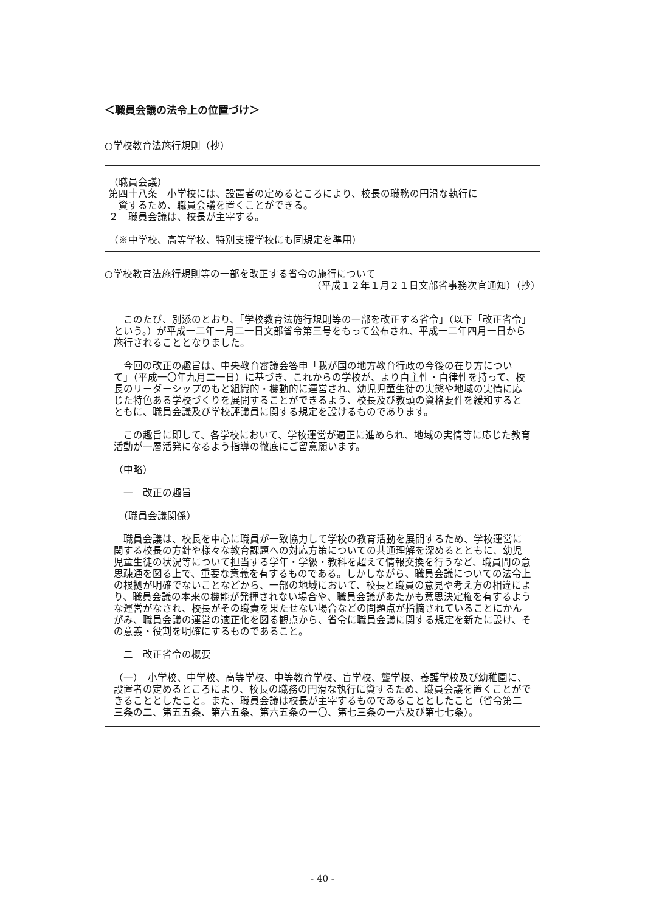＜職員会議の法令上の位置づけ＞
○学校教育法施行規則（抄）
（職員会議）
第四十八条　小学校には、設置者の定めるところにより、校長の職務の円滑な執行に
　資するため、職員会議を置くことができる。
２　職員会議は、校長が主宰する。
（※中学校、高等学校、特別支援学校にも同規定を準用）
○学校教育法施行規則等の一部を改正する省令の施行について
（平成１２年１月２１日文部省事務次官通知）（抄）
　このたび、別添のとおり、「学校教育法施行規則等の一部を改正する省令」（以下「改正省令」という。）が平成一二年一月二一日文部省令第三号をもって公布され、平成一二年四月一日から施行されることとなりました。
　今回の改正の趣旨は、中央教育審議会答申「我が国の地方教育行政の今後の在り方について」（平成一〇年九月二一日）に基づき、これからの学校が、より自主性・自律性を持って、校長のリーダーシップのもと組織的・機動的に運営され、幼児児童生徒の実態や地域の実情に応じた特色ある学校づくりを展開することができるよう、校長及び教頭の資格要件を緩和するとともに、職員会議及び学校評議員に関する規定を設けるものであります。
　この趣旨に即して、各学校において、学校運営が適正に進められ、地域の実情等に応じた教育活動が一層活発になるよう指導の徹底にご留意願います。
（中略）
　一　改正の趣旨
　（職員会議関係）
　職員会議は、校長を中心に職員が一致協力して学校の教育活動を展開するため、学校運営に関する校長の方針や様々な教育課題への対応方策についての共通理解を深めるとともに、幼児児童生徒の状況等について担当する学年・学級・教科を超えて情報交換を行うなど、職員間の意思疎通を図る上で、重要な意義を有するものである。しかしながら、職員会議についての法令上の根拠が明確でないことなどから、一部の地域において、校長と職員の意見や考え方の相違により、職員会議の本来の機能が発揮されない場合や、職員会議があたかも意思決定権を有するような運営がなされ、校長がその職責を果たせない場合などの問題点が指摘されていることにかんがみ、職員会議の運営の適正化を図る観点から、省令に職員会議に関する規定を新たに設け、その意義・役割を明確にするものであること。
　二　改正省令の概要
（一）　小学校、中学校、高等学校、中等教育学校、盲学校、聾学校、養護学校及び幼稚園に、設置者の定めるところにより、校長の職務の円滑な執行に資するため、職員会議を置くことができることとしたこと。また、職員会議は校長が主宰するものであることとしたこと（省令第二三条の二、第五五条、第六五条、第六五条の一〇、第七三条の一六及び第七七条）。
- 40 -